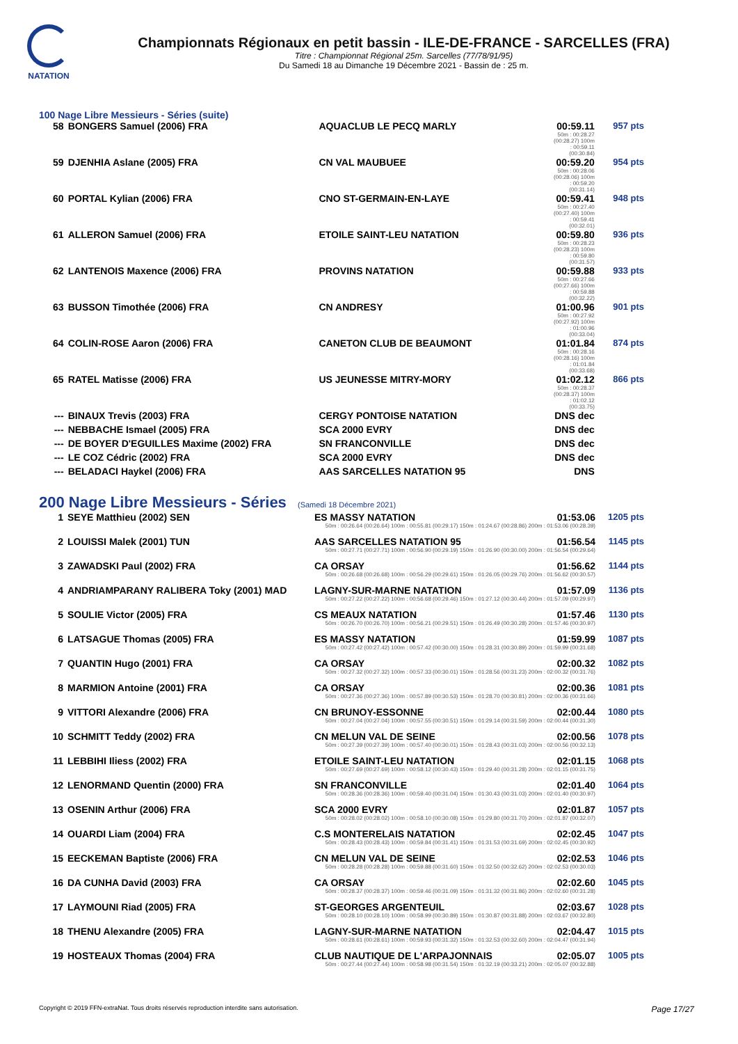NATATION
Championnats Régionaux en petit bassin - ILE-DE-FRANCE - SARCELLES (FRA)
Titre : Championnat Régional 25m. Sarcelles (77/78/91/95)
Du Samedi 18 au Dimanche 19 Décembre 2021 - Bassin de : 25 m.
100 Nage Libre Messieurs - Séries (suite)
| 58 | BONGERS Samuel (2006) FRA | AQUACLUB LE PECQ MARLY | 00:59.11 50m : 00:28.27 (00:28.27) 100m : 00:59.11 (00:30.84) | 957 pts |
| 59 | DJENHIA Aslane (2005) FRA | CN VAL MAUBUEE | 00:59.20 50m : 00:28.06 (00:28.06) 100m : 00:59.20 (00:31.14) | 954 pts |
| 60 | PORTAL Kylian (2006) FRA | CNO ST-GERMAIN-EN-LAYE | 00:59.41 50m : 00:27.40 (00:27.40) 100m : 00:59.41 (00:32.01) | 948 pts |
| 61 | ALLERON Samuel (2006) FRA | ETOILE SAINT-LEU NATATION | 00:59.80 50m : 00:28.23 (00:28.23) 100m : 00:59.80 (00:31.57) | 936 pts |
| 62 | LANTENOIS Maxence (2006) FRA | PROVINS NATATION | 00:59.88 50m : 00:27.66 (00:27.66) 100m : 00:59.88 (00:32.22) | 933 pts |
| 63 | BUSSON Timothée (2006) FRA | CN ANDRESY | 01:00.96 50m : 00:27.92 (00:27.92) 100m : 01:00.96 (00:33.04) | 901 pts |
| 64 | COLIN-ROSE Aaron (2006) FRA | CANETON CLUB DE BEAUMONT | 01:01.84 50m : 00:28.16 (00:28.16) 100m : 01:01.84 (00:33.68) | 874 pts |
| 65 | RATEL Matisse (2006) FRA | US JEUNESSE MITRY-MORY | 01:02.12 50m : 00:28.37 (00:28.37) 100m : 01:02.12 (00:33.75) | 866 pts |
| --- | BINAUX Trevis (2003) FRA | CERGY PONTOISE NATATION | DNS dec | |
| --- | NEBBACHE Ismael (2005) FRA | SCA 2000 EVRY | DNS dec | |
| --- | DE BOYER D'EGUILLES Maxime (2002) FRA | SN FRANCONVILLE | DNS dec | |
| --- | LE COZ Cédric (2002) FRA | SCA 2000 EVRY | DNS dec | |
| --- | BELADACI Haykel (2006) FRA | AAS SARCELLES NATATION 95 | DNS | |
200 Nage Libre Messieurs - Séries (Samedi 18 Décembre 2021)
| 1 | SEYE Matthieu (2002) SEN | ES MASSY NATATION 01:53.06 50m : 00:26.64 (00:26.64) 100m : 00:55.81 (00:29.17) 150m : 01:24.67 (00:28.86) 200m : 01:53.06 (00:28.39) | 1205 pts |
| 2 | LOUISSI Malek (2001) TUN | AAS SARCELLES NATATION 95 01:56.54 50m : 00:27.71 (00:27.71) 100m : 00:56.90 (00:29.19) 150m : 01:26.90 (00:30.00) 200m : 01:56.54 (00:29.64) | 1145 pts |
| 3 | ZAWADSKI Paul (2002) FRA | CA ORSAY 01:56.62 50m : 00:26.68 (00:26.68) 100m : 00:56.29 (00:29.61) 150m : 01:26.05 (00:29.76) 200m : 01:56.62 (00:30.57) | 1144 pts |
| 4 | ANDRIAMPARANY RALIBERA Toky (2001) MAD | LAGNY-SUR-MARNE NATATION 01:57.09 50m : 00:27.22 (00:27.22) 100m : 00:56.68 (00:29.46) 150m : 01:27.12 (00:30.44) 200m : 01:57.09 (00:29.97) | 1136 pts |
| 5 | SOULIE Victor (2005) FRA | CS MEAUX NATATION 01:57.46 50m : 00:26.70 (00:26.70) 100m : 00:56.21 (00:29.51) 150m : 01:26.49 (00:30.28) 200m : 01:57.46 (00:30.97) | 1130 pts |
| 6 | LATSAGUE Thomas (2005) FRA | ES MASSY NATATION 01:59.99 50m : 00:27.42 (00:27.42) 100m : 00:57.42 (00:30.00) 150m : 01:28.31 (00:30.89) 200m : 01:59.99 (00:31.68) | 1087 pts |
| 7 | QUANTIN Hugo (2001) FRA | CA ORSAY 02:00.32 50m : 00:27.32 (00:27.32) 100m : 00:57.33 (00:30.01) 150m : 01:28.56 (00:31.23) 200m : 02:00.32 (00:31.76) | 1082 pts |
| 8 | MARMION Antoine (2001) FRA | CA ORSAY 02:00.36 50m : 00:27.36 (00:27.36) 100m : 00:57.89 (00:30.53) 150m : 01:28.70 (00:30.81) 200m : 02:00.36 (00:31.66) | 1081 pts |
| 9 | VITTORI Alexandre (2006) FRA | CN BRUNOY-ESSONNE 02:00.44 50m : 00:27.04 (00:27.04) 100m : 00:57.55 (00:30.51) 150m : 01:29.14 (00:31.59) 200m : 02:00.44 (00:31.30) | 1080 pts |
| 10 | SCHMITT Teddy (2002) FRA | CN MELUN VAL DE SEINE 02:00.56 50m : 00:27.39 (00:27.39) 100m : 00:57.40 (00:30.01) 150m : 01:28.43 (00:31.03) 200m : 02:00.56 (00:32.13) | 1078 pts |
| 11 | LEBBIHI Iliess (2002) FRA | ETOILE SAINT-LEU NATATION 02:01.15 50m : 00:27.69 (00:27.69) 100m : 00:58.12 (00:30.43) 150m : 01:29.40 (00:31.28) 200m : 02:01.15 (00:31.75) | 1068 pts |
| 12 | LENORMAND Quentin (2000) FRA | SN FRANCONVILLE 02:01.40 50m : 00:28.36 (00:28.36) 100m : 00:59.40 (00:31.04) 150m : 01:30.43 (00:31.03) 200m : 02:01.40 (00:30.97) | 1064 pts |
| 13 | OSENIN Arthur (2006) FRA | SCA 2000 EVRY 02:01.87 50m : 00:28.02 (00:28.02) 100m : 00:58.10 (00:30.08) 150m : 01:29.80 (00:31.70) 200m : 02:01.87 (00:32.07) | 1057 pts |
| 14 | OUARDI Liam (2004) FRA | C.S MONTERELAIS NATATION 02:02.45 50m : 00:28.43 (00:28.43) 100m : 00:59.84 (00:31.41) 150m : 01:31.53 (00:31.69) 200m : 02:02.45 (00:30.92) | 1047 pts |
| 15 | EECKEMAN Baptiste (2006) FRA | CN MELUN VAL DE SEINE 02:02.53 50m : 00:28.28 (00:28.28) 100m : 00:59.88 (00:31.60) 150m : 01:32.50 (00:32.62) 200m : 02:02.53 (00:30.03) | 1046 pts |
| 16 | DA CUNHA David (2003) FRA | CA ORSAY 02:02.60 50m : 00:28.37 (00:28.37) 100m : 00:59.46 (00:31.09) 150m : 01:31.32 (00:31.86) 200m : 02:02.60 (00:31.28) | 1045 pts |
| 17 | LAYMOUNI Riad (2005) FRA | ST-GEORGES ARGENTEUIL 02:03.67 50m : 00:28.10 (00:28.10) 100m : 00:58.99 (00:30.89) 150m : 01:30.87 (00:31.88) 200m : 02:03.67 (00:32.80) | 1028 pts |
| 18 | THENU Alexandre (2005) FRA | LAGNY-SUR-MARNE NATATION 02:04.47 50m : 00:28.61 (00:28.61) 100m : 00:59.93 (00:31.32) 150m : 01:32.53 (00:32.60) 200m : 02:04.47 (00:31.94) | 1015 pts |
| 19 | HOSTEAUX Thomas (2004) FRA | CLUB NAUTIQUE DE L'ARPAJONNAIS 02:05.07 50m : 00:27.44 (00:27.44) 100m : 00:58.98 (00:31.54) 150m : 01:32.19 (00:33.21) 200m : 02:05.07 (00:32.88) | 1005 pts |
Copyright © 2019 FFN-extraNat. Tous droits réservés reproduction interdite sans autorisation. Page 17/27